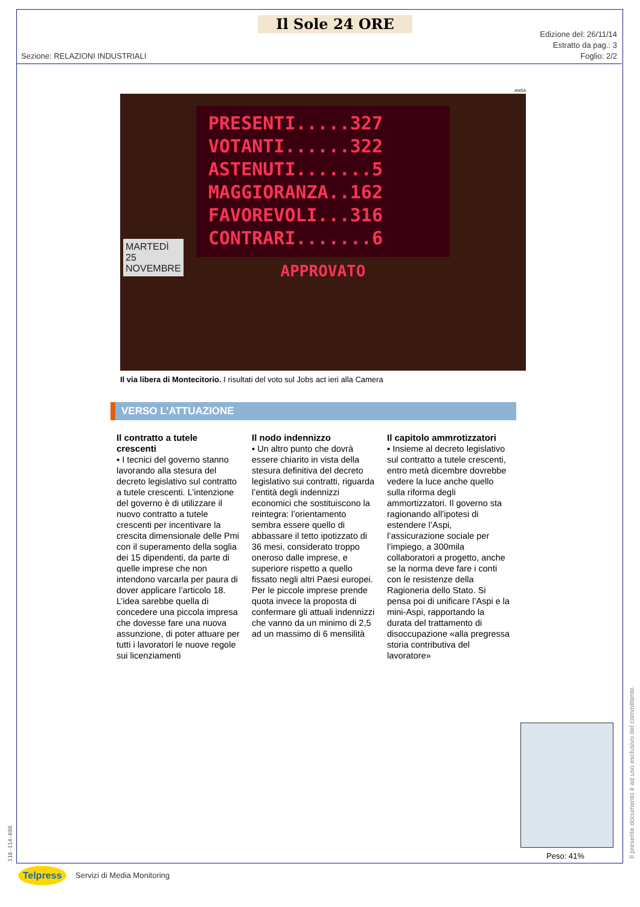Il Sole 24 ORE
Edizione del: 26/11/14
Estratto da pag.: 3
Foglio: 2/2
Sezione: RELAZIONI INDUSTRIALI
ANSA
PRESENTI.....327
VOTANTI......322
ASTENUTI.......5
MAGGIORANZA..162
FAVOREVOLI...316
CONTRARI.......6
APPROVATO
MARTEDÌ
25
NOVEMBRE
Il via libera di Montecitorio. I risultati del voto sul Jobs act ieri alla Camera
VERSO L’ATTUAZIONE
Il contratto a tutele crescenti
▪ I tecnici del governo stanno lavorando alla stesura del decreto legislativo sul contratto a tutele crescenti. L’intenzione del governo è di utilizzare il nuovo contratto a tutele crescenti per incentivare la crescita dimensionale delle Pmi con il superamento della soglia dei 15 dipendenti, da parte di quelle imprese che non intendono varcarla per paura di dover applicare l’articolo 18. L’idea sarebbe quella di concedere una piccola impresa che dovesse fare una nuova assunzione, di poter attuare per tutti i lavoratori le nuove regole sui licenziamenti
Il nodo indennizzo
▪ Un altro punto che dovrà essere chiarito in vista della stesura definitiva del decreto legislativo sui contratti, riguarda l’entità degli indennizzi economici che sostituiscono la reintegra: l’orientamento sembra essere quello di abbassare il tetto ipotizzato di 36 mesi, considerato troppo oneroso dalle imprese, e superiore rispetto a quello fissato negli altri Paesi europei. Per le piccole imprese prende quota invece la proposta di confermare gli attuali indennizzi che vanno da un minimo di 2,5 ad un massimo di 6 mensilità
Il capitolo ammrotizzatori
▪ Insieme al decreto legislativo sul contratto a tutele crescenti, entro metà dicembre dovrebbe vedere la luce anche quello sulla riforma degli ammortizzatori. Il governo sta ragionando all’ipotesi di estendere l’Aspi, l’assicurazione sociale per l’impiego, a 300mila collaboratori a progetto, anche se la norma deve fare i conti con le resistenze della Ragioneria dello Stato. Si pensa poi di unificare l’Aspi e la mini-Aspi, rapportando la durata del trattamento di disoccupazione «alla pregressa storia contributiva del lavoratore»
Peso: 41%
Il presente documento è ad uso esclusivo del committente.
110-114-080
Telpress Servizi di Media Monitoring